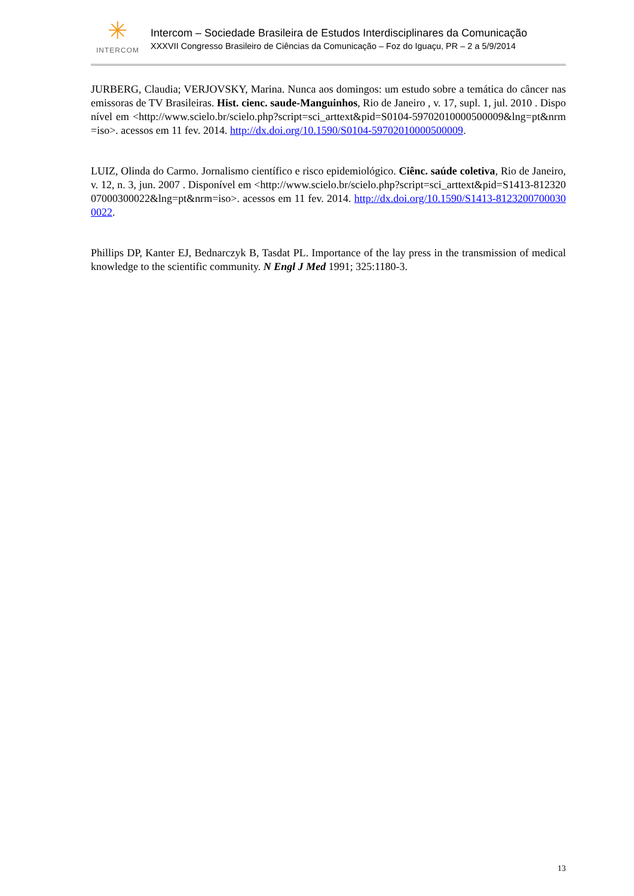✳
INTERCOM
Intercom – Sociedade Brasileira de Estudos Interdisciplinares da Comunicação
XXXVII Congresso Brasileiro de Ciências da Comunicação – Foz do Iguaçu, PR – 2 a 5/9/2014
JURBERG, Claudia; VERJOVSKY, Marina. Nunca aos domingos: um estudo sobre a temática do câncer nas emissoras de TV Brasileiras. Hist. cienc. saude-Manguinhos, Rio de Janeiro , v. 17, supl. 1, jul. 2010 . Disponível em <http://www.scielo.br/scielo.php?script=sci_arttext&pid=S0104-59702010000500009&lng=pt&nrm=iso>. acessos em 11 fev. 2014. http://dx.doi.org/10.1590/S0104-59702010000500009.
LUIZ, Olinda do Carmo. Jornalismo científico e risco epidemiológico. Ciênc. saúde coletiva, Rio de Janeiro, v. 12, n. 3, jun. 2007 . Disponível em <http://www.scielo.br/scielo.php?script=sci_arttext&pid=S1413-81232007000300022&lng=pt&nrm=iso>. acessos em 11 fev. 2014. http://dx.doi.org/10.1590/S1413-81232007000300022.
Phillips DP, Kanter EJ, Bednarczyk B, Tasdat PL. Importance of the lay press in the transmission of medical knowledge to the scientific community. N Engl J Med 1991; 325:1180-3.
13